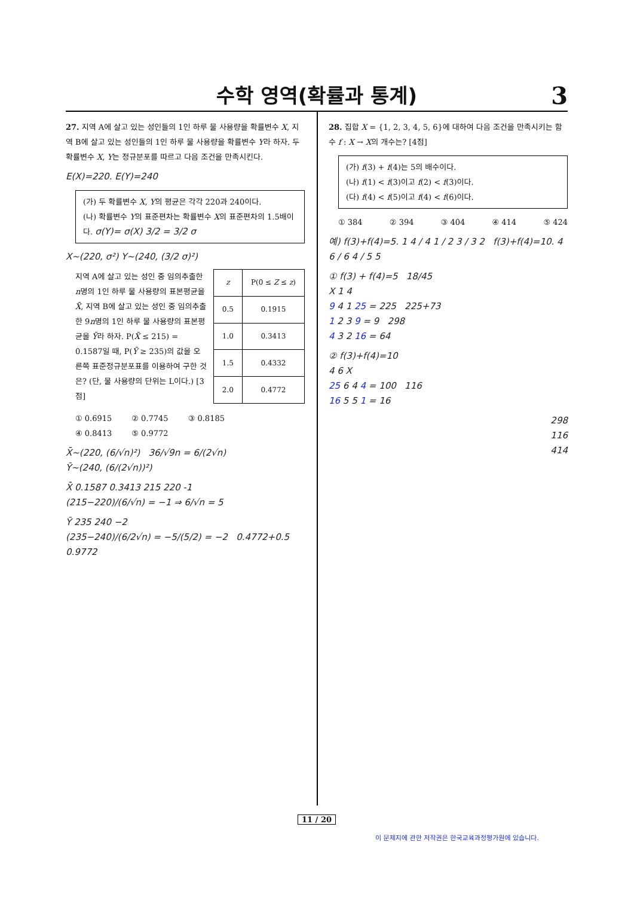수학 영역(확률과 통계)
3
27. 지역 A에 살고 있는 성인들의 1인 하루 물 사용량을 확률변수 X, 지역 B에 살고 있는 성인들의 1인 하루 물 사용량을 확률변수 Y라 하자. 두 확률변수 X, Y는 정규분포를 따르고 다음 조건을 만족시킨다.
E(X)=220. E(Y)=240
(가) 두 확률변수 X, Y의 평균은 각각 220과 240이다.
(나) 확률변수 Y의 표준편차는 확률변수 X의 표준편차의 1.5배이다. σ(Y)= σ(X) 3/2 = 3/2 σ
X~(220, σ²) Y~(240, (3/2 σ)²)
지역 A에 살고 있는 성인 중 임의추출한 n명의 1인 하루 물 사용량의 표본평균을 X̄, 지역 B에 살고 있는 성인 중 임의추출한 9n명의 1인 하루 물 사용량의 표본평균을 Ȳ라 하자. P(X̄ ≤ 215) = 0.1587일 때, P(Ȳ ≥ 235)의 값을 오른쪽 표준정규분포표를 이용하여 구한 것은? (단, 물 사용량의 단위는 L이다.) [3점]
| z | P(0 ≤ Z ≤ z ) |
| --- | --- |
| 0.5 | 0.1915 |
| 1.0 | 0.3413 |
| 1.5 | 0.4332 |
| 2.0 | 0.4772 |
① 0.6915 ② 0.7745 ③ 0.8185
④ 0.8413 ⑤ 0.9772
X̄~(220, (6/√n)²) 36/√9n = 6/(2√n)
Ȳ~(240, (6/(2√n))²)
X̄ 0.1587 0.3413 215 220 -1
(215−220)/(6/√n) = −1 ⇒ 6/√n = 5
Ȳ 235 240 −2
(235−240)/(6/2√n) = −5/(5/2) = −2 0.4772+0.5 0.9772
28. 집합 X = {1, 2, 3, 4, 5, 6}에 대하여 다음 조건을 만족시키는 함수 f : X → X의 개수는? [4점]
(가) f(3) + f(4)는 5의 배수이다.
(나) f(1) < f(3)이고 f(2) < f(3)이다.
(다) f(4) < f(5)이고 f(4) < f(6)이다.
① 384 ② 394 ③ 404 ④ 414 ⑤ 424
예) f(3)+f(4)=5. 1 4 / 4 1 / 2 3 / 3 2 f(3)+f(4)=10. 4 6 / 6 4 / 5 5
① f(3) + f(4)=5 18/45
X 1 4
9 4 1 25 = 225 225+73
1 2 3 9 = 9 298
4 3 2 16 = 64
② f(3)+f(4)=10
4 6 X
25 6 4 4 = 100 116
16 5 5 1 = 16
298
116
414
11 / 20
이 문제지에 관한 저작권은 한국교육과정평가원에 있습니다.